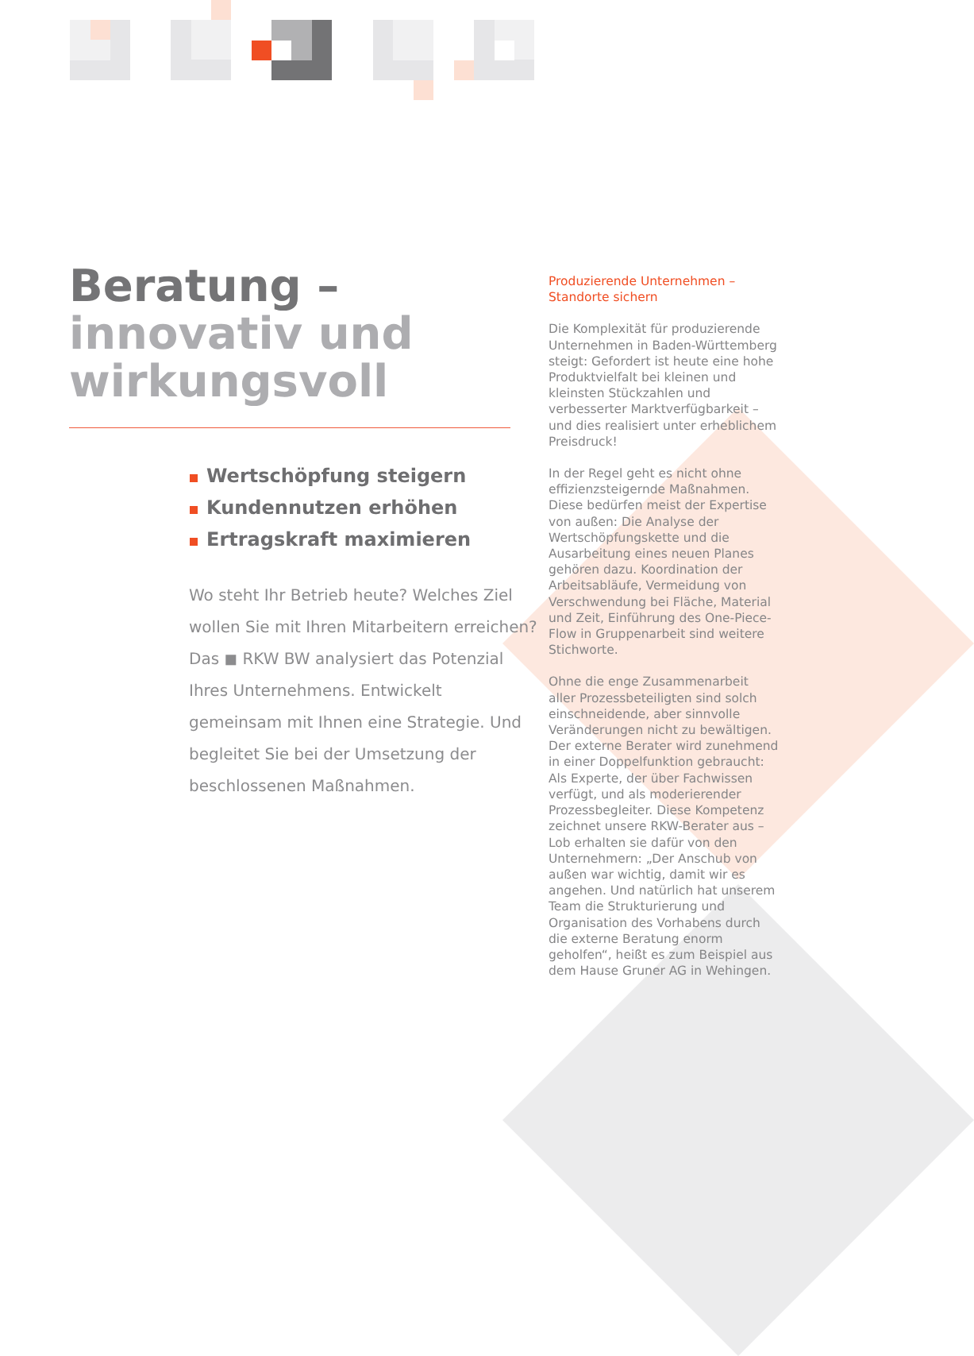Beratung –
innovativ und
wirkungsvoll
Wertschöpfung steigern
Kundennutzen erhöhen
Ertragskraft maximieren
Wo steht Ihr Betrieb heute? Welches Ziel wollen Sie mit Ihren Mitarbeitern erreichen? Das ◼ RKW BW analysiert das Potenzial Ihres Unternehmens. Entwickelt gemeinsam mit Ihnen eine Strategie. Und begleitet Sie bei der Umsetzung der beschlossenen Maßnahmen.
Produzierende Unternehmen –
Standorte sichern
Die Komplexität für produzierende Unternehmen in Baden-Württemberg steigt: Gefordert ist heute eine hohe Produktvielfalt bei kleinen und kleinsten Stückzahlen und verbesserter Marktverfügbarkeit – und dies realisiert unter erheblichem Preisdruck!
In der Regel geht es nicht ohne effizienzsteigernde Maßnahmen. Diese bedürfen meist der Expertise von außen: Die Analyse der Wertschöpfungskette und die Ausarbeitung eines neuen Planes gehören dazu. Koordination der Arbeitsabläufe, Vermeidung von Verschwendung bei Fläche, Material und Zeit, Einführung des One-Piece-Flow in Gruppenarbeit sind weitere Stichworte.
Ohne die enge Zusammenarbeit aller Prozessbeteiligten sind solch einschneidende, aber sinnvolle Veränderungen nicht zu bewältigen. Der externe Berater wird zunehmend in einer Doppelfunktion gebraucht: Als Experte, der über Fachwissen verfügt, und als moderierender Prozessbegleiter. Diese Kompetenz zeichnet unsere RKW-Berater aus – Lob erhalten sie dafür von den Unternehmern: „Der Anschub von außen war wichtig, damit wir es angehen. Und natürlich hat unserem Team die Strukturierung und Organisation des Vorhabens durch die externe Beratung enorm geholfen“, heißt es zum Beispiel aus dem Hause Gruner AG in Wehingen.